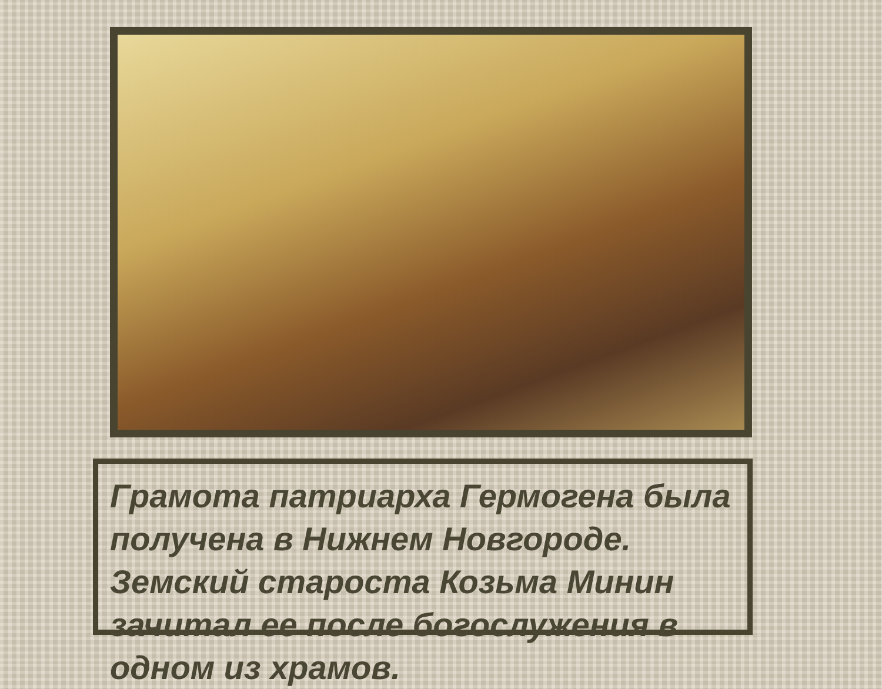Грамота патриарха Гермогена была получена в Нижнем Новгороде. Земский староста Козьма Минин зачитал ее после богослужения в одном из храмов.